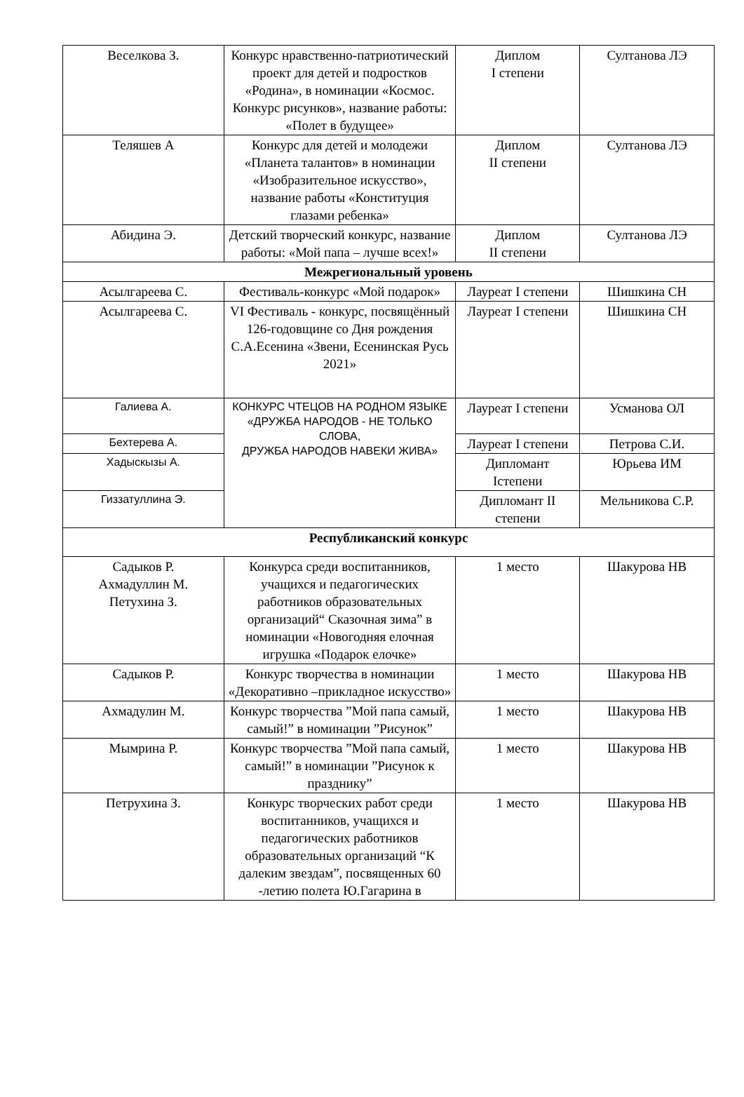| Веселкова З. | Конкурс нравственно-патриотический проект для детей и подростков «Родина», в номинации «Космос. Конкурс рисунков», название работы: «Полет в будущее» | Диплом I степени | Султанова ЛЭ |
| Теляшев А | Конкурс для детей и молодежи «Планета талантов» в номинации «Изобразительное искусство», название работы «Конституция глазами ребенка» | Диплом II степени | Султанова ЛЭ |
| Абидина Э. | Детский творческий конкурс, название работы: «Мой папа – лучше всех!» | Диплом II степени | Султанова ЛЭ |
| Межрегиональный уровень | | | |
| Асылгареева С. | Фестиваль-конкурс «Мой подарок» | Лауреат I степени | Шишкина СН |
| Асылгареева С. | VI Фестиваль - конкурс, посвящённый 126-годовщине со Дня рождения С.А.Есенина «Звени, Есенинская Русь 2021» | Лауреат I степени | Шишкина СН |
| Галиева А. | КОНКУРС ЧТЕЦОВ НА РОДНОМ ЯЗЫКЕ «ДРУЖБА НАРОДОВ - НЕ ТОЛЬКО СЛОВА, ДРУЖБА НАРОДОВ НАВЕКИ ЖИВА» | Лауреат I степени | Усманова ОЛ |
| Бехтерева А. | | Лауреат I степени | Петрова С.И. |
| Хадыскызы А. | | Дипломант Iстепени | Юрьева ИМ |
| Гиззатуллина Э. | | Дипломант II степени | Мельникова С.Р. |
| Республиканский конкурс | | | |
| Садыков Р. Ахмадуллин М. Петухина З. | Конкурса среди воспитанников, учащихся и педагогических работников образовательных организаций“ Сказочная зима” в номинации «Новогодняя елочная игрушка «Подарок елочке» | 1 место | Шакурова НВ |
| Садыков Р. | Конкурс творчества в номинации «Декоративно –прикладное искусство» | 1 место | Шакурова НВ |
| Ахмадулин М. | Конкурс творчества ”Мой папа самый, самый!” в номинации ”Рисунок” | 1 место | Шакурова НВ |
| Мымрина Р. | Конкурс творчества ”Мой папа самый, самый!” в номинации ”Рисунок к празднику” | 1 место | Шакурова НВ |
| Петрухина З. | Конкурс творческих работ среди воспитанников, учащихся и педагогических работников образовательных организаций “К далеким звездам”, посвященных 60 -летию полета Ю.Гагарина в | 1 место | Шакурова НВ |